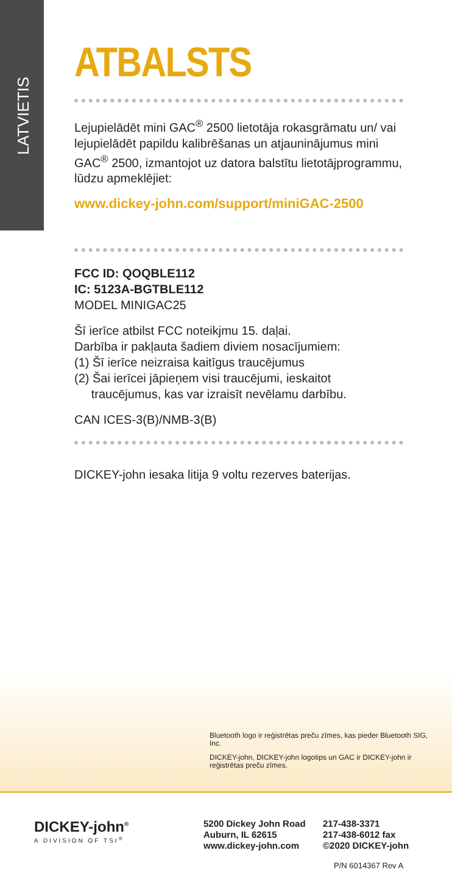LATVIETIS
ATBALSTS
Lejupielādēt mini GAC<sup>®</sup> 2500 lietotāja rokasgrāmatu un/ vai lejupielādēt papildu kalibrēšanas un atjauninājumus mini GAC<sup>®</sup> 2500, izmantojot uz datora balstītu lietotājprogrammu, lūdzu apmeklējiet:
www.dickey-john.com/support/miniGAC-2500
FCC ID: QOQBLE112
IC: 5123A-BGTBLE112
MODEL MINIGAC25
Šī ierīce atbilst FCC noteikjmu 15. daļai.
Darbība ir pakļauta šadiem diviem nosacījumiem:
(1) Šī ierīce neizraisa kaitīgus traucējumus
(2) Šai ierīcei jāpieņem visi traucējumi, ieskaitot
traucējumus, kas var izraisīt nevēlamu darbību.
CAN ICES-3(B)/NMB-3(B)
DICKEY-john iesaka litija 9 voltu rezerves baterijas.
Bluetooth logo ir reģistrētas preču zīmes, kas pieder Bluetooth SIG, Inc.
DICKEY-john, DICKEY-john logotips un GAC ir DICKEY-john ir reģistrētas preču zīmes.
DICKEY-john<sup>®</sup>
A DIVISION OF TSI<sup>®</sup>
5200 Dickey John Road
Auburn, IL 62615
www.dickey-john.com
217-438-3371
217-438-6012 fax
©2020 DICKEY-john
P/N 6014367 Rev A